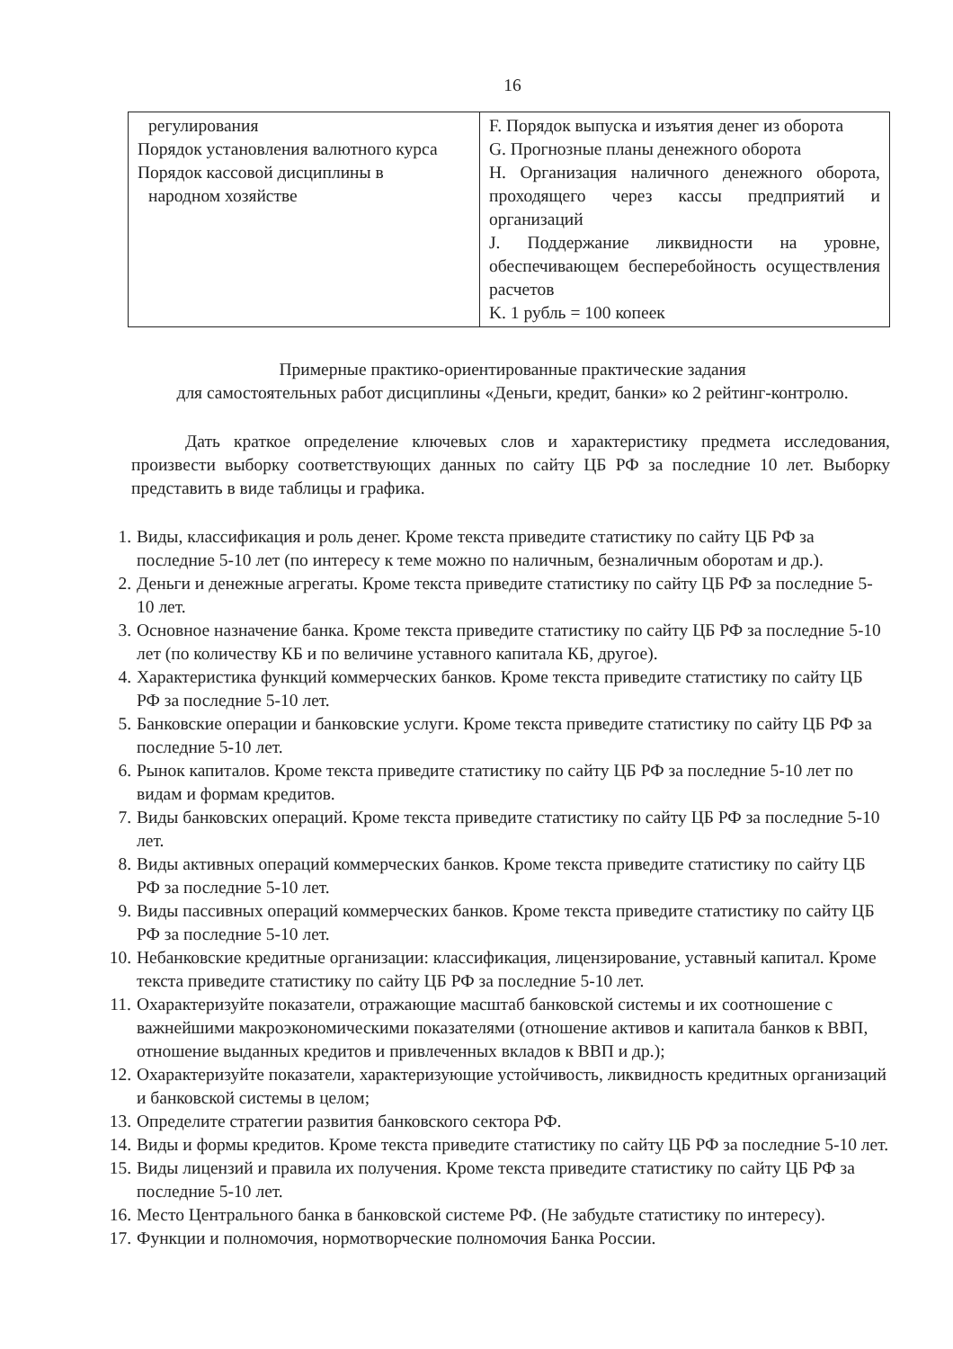16
| регулирования Порядок установления валютного курса Порядок кассовой дисциплины в народном хозяйстве | F. Порядок выпуска и изъятия денег из оборота G. Прогнозные планы денежного оборота H. Организация наличного денежного оборота, проходящего через кассы предприятий и организаций J. Поддержание ликвидности на уровне, обеспечивающем бесперебойность осуществления расчетов K. 1 рубль = 100 копеек |
Примерные практико-ориентированные практические задания
для самостоятельных работ дисциплины «Деньги, кредит, банки» ко 2 рейтинг-контролю.
Дать краткое определение ключевых слов и характеристику предмета исследования, произвести выборку соответствующих данных по сайту ЦБ РФ за последние 10 лет. Выборку представить в виде таблицы и графика.
1. Виды, классификация и роль денег. Кроме текста приведите статистику по сайту ЦБ РФ за последние 5-10 лет (по интересу к теме можно по наличным, безналичным оборотам и др.).
2. Деньги и денежные агрегаты. Кроме текста приведите статистику по сайту ЦБ РФ за последние 5-10 лет.
3. Основное назначение банка. Кроме текста приведите статистику по сайту ЦБ РФ за последние 5-10 лет (по количеству КБ и по величине уставного капитала КБ, другое).
4. Характеристика функций коммерческих банков. Кроме текста приведите статистику по сайту ЦБ РФ за последние 5-10 лет.
5. Банковские операции и банковские услуги. Кроме текста приведите статистику по сайту ЦБ РФ за последние 5-10 лет.
6. Рынок капиталов. Кроме текста приведите статистику по сайту ЦБ РФ за последние 5-10 лет по видам и формам кредитов.
7. Виды банковских операций. Кроме текста приведите статистику по сайту ЦБ РФ за последние 5-10 лет.
8. Виды активных операций коммерческих банков. Кроме текста приведите статистику по сайту ЦБ РФ за последние 5-10 лет.
9. Виды пассивных операций коммерческих банков. Кроме текста приведите статистику по сайту ЦБ РФ за последние 5-10 лет.
10. Небанковские кредитные организации: классификация, лицензирование, уставный капитал. Кроме текста приведите статистику по сайту ЦБ РФ за последние 5-10 лет.
11. Охарактеризуйте показатели, отражающие масштаб банковской системы и их соотношение с важнейшими макроэкономическими показателями (отношение активов и капитала банков к ВВП, отношение выданных кредитов и привлеченных вкладов к ВВП и др.);
12. Охарактеризуйте показатели, характеризующие устойчивость, ликвидность кредитных организаций и банковской системы в целом;
13. Определите стратегии развития банковского сектора РФ.
14. Виды и формы кредитов. Кроме текста приведите статистику по сайту ЦБ РФ за последние 5-10 лет.
15. Виды лицензий и правила их получения. Кроме текста приведите статистику по сайту ЦБ РФ за последние 5-10 лет.
16. Место Центрального банка в банковской системе РФ. (Не забудьте статистику по интересу).
17. Функции и полномочия, нормотворческие полномочия Банка России.